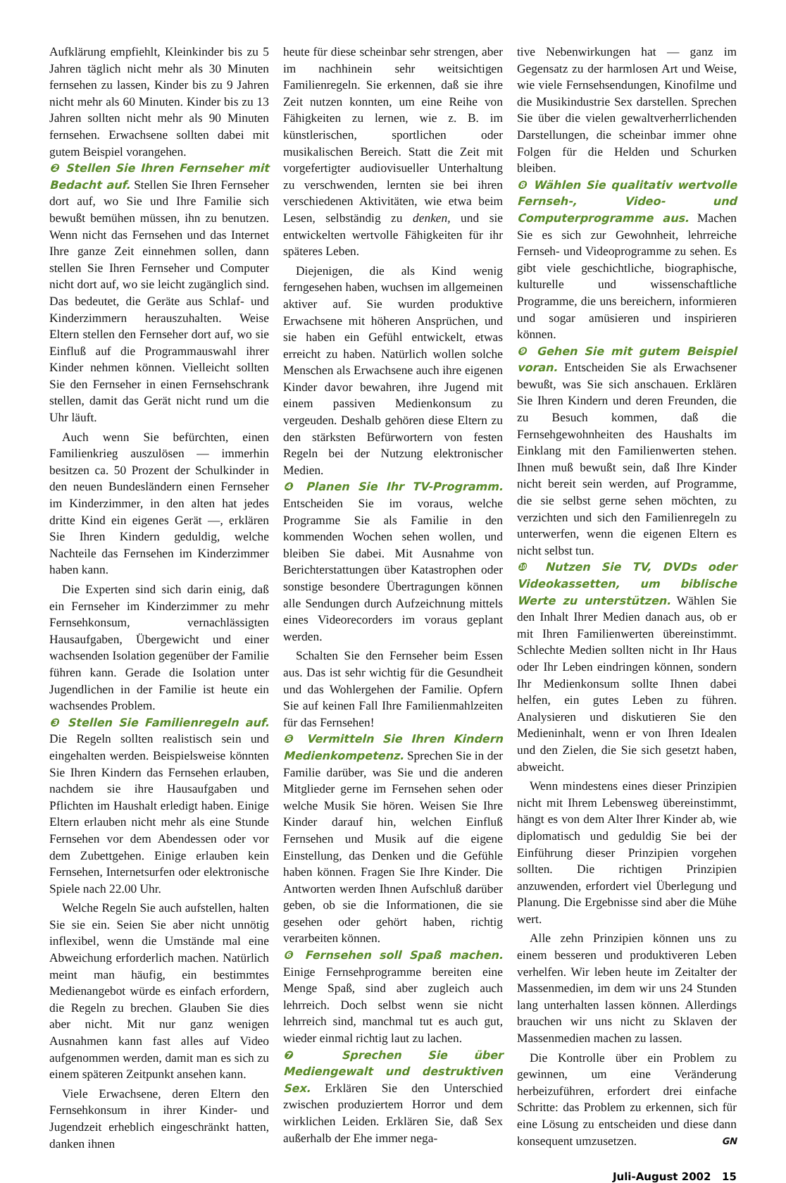Aufklärung empfiehlt, Kleinkinder bis zu 5 Jahren täglich nicht mehr als 30 Minuten fernsehen zu lassen, Kinder bis zu 9 Jahren nicht mehr als 60 Minuten. Kinder bis zu 13 Jahren sollten nicht mehr als 90 Minuten fernsehen. Erwachsene sollten dabei mit gutem Beispiel vorangehen.
❷ Stellen Sie Ihren Fernseher mit Bedacht auf. Stellen Sie Ihren Fernseher dort auf, wo Sie und Ihre Familie sich bewußt bemühen müssen, ihn zu benutzen. Wenn nicht das Fernsehen und das Internet Ihre ganze Zeit einnehmen sollen, dann stellen Sie Ihren Fernseher und Computer nicht dort auf, wo sie leicht zugänglich sind. Das bedeutet, die Geräte aus Schlaf- und Kinderzimmern herauszuhalten. Weise Eltern stellen den Fernseher dort auf, wo sie Einfluß auf die Programmauswahl ihrer Kinder nehmen können. Vielleicht sollten Sie den Fernseher in einen Fernsehschrank stellen, damit das Gerät nicht rund um die Uhr läuft.
Auch wenn Sie befürchten, einen Familienkrieg auszulösen — immerhin besitzen ca. 50 Prozent der Schulkinder in den neuen Bundesländern einen Fernseher im Kinderzimmer, in den alten hat jedes dritte Kind ein eigenes Gerät —, erklären Sie Ihren Kindern geduldig, welche Nachteile das Fernsehen im Kinderzimmer haben kann.
Die Experten sind sich darin einig, daß ein Fernseher im Kinderzimmer zu mehr Fernsehkonsum, vernachlässigten Hausaufgaben, Übergewicht und einer wachsenden Isolation gegenüber der Familie führen kann. Gerade die Isolation unter Jugendlichen in der Familie ist heute ein wachsendes Problem.
❸ Stellen Sie Familienregeln auf. Die Regeln sollten realistisch sein und eingehalten werden. Beispielsweise könnten Sie Ihren Kindern das Fernsehen erlauben, nachdem sie ihre Hausaufgaben und Pflichten im Haushalt erledigt haben. Einige Eltern erlauben nicht mehr als eine Stunde Fernsehen vor dem Abendessen oder vor dem Zubettgehen. Einige erlauben kein Fernsehen, Internetsurfen oder elektronische Spiele nach 22.00 Uhr.
Welche Regeln Sie auch aufstellen, halten Sie sie ein. Seien Sie aber nicht unnötig inflexibel, wenn die Umstände mal eine Abweichung erforderlich machen. Natürlich meint man häufig, ein bestimmtes Medienangebot würde es einfach erfordern, die Regeln zu brechen. Glauben Sie dies aber nicht. Mit nur ganz wenigen Ausnahmen kann fast alles auf Video aufgenommen werden, damit man es sich zu einem späteren Zeitpunkt ansehen kann.
Viele Erwachsene, deren Eltern den Fernsehkonsum in ihrer Kinder- und Jugendzeit erheblich eingeschränkt hatten, danken ihnen
heute für diese scheinbar sehr strengen, aber im nachhinein sehr weitsichtigen Familienregeln. Sie erkennen, daß sie ihre Zeit nutzen konnten, um eine Reihe von Fähigkeiten zu lernen, wie z. B. im künstlerischen, sportlichen oder musikalischen Bereich. Statt die Zeit mit vorgefertigter audiovisueller Unterhaltung zu verschwenden, lernten sie bei ihren verschiedenen Aktivitäten, wie etwa beim Lesen, selbständig zu denken, und sie entwickelten wertvolle Fähigkeiten für ihr späteres Leben.
Diejenigen, die als Kind wenig ferngesehen haben, wuchsen im allgemeinen aktiver auf. Sie wurden produktive Erwachsene mit höheren Ansprüchen, und sie haben ein Gefühl entwickelt, etwas erreicht zu haben. Natürlich wollen solche Menschen als Erwachsene auch ihre eigenen Kinder davor bewahren, ihre Jugend mit einem passiven Medienkonsum zu vergeuden. Deshalb gehören diese Eltern zu den stärksten Befürwortern von festen Regeln bei der Nutzung elektronischer Medien.
❹ Planen Sie Ihr TV-Programm. Entscheiden Sie im voraus, welche Programme Sie als Familie in den kommenden Wochen sehen wollen, und bleiben Sie dabei. Mit Ausnahme von Berichterstattungen über Katastrophen oder sonstige besondere Übertragungen können alle Sendungen durch Aufzeichnung mittels eines Videorecorders im voraus geplant werden.
Schalten Sie den Fernseher beim Essen aus. Das ist sehr wichtig für die Gesundheit und das Wohlergehen der Familie. Opfern Sie auf keinen Fall Ihre Familienmahlzeiten für das Fernsehen!
❺ Vermitteln Sie Ihren Kindern Medienkompetenz. Sprechen Sie in der Familie darüber, was Sie und die anderen Mitglieder gerne im Fernsehen sehen oder welche Musik Sie hören. Weisen Sie Ihre Kinder darauf hin, welchen Einfluß Fernsehen und Musik auf die eigene Einstellung, das Denken und die Gefühle haben können. Fragen Sie Ihre Kinder. Die Antworten werden Ihnen Aufschluß darüber geben, ob sie die Informationen, die sie gesehen oder gehört haben, richtig verarbeiten können.
❻ Fernsehen soll Spaß machen. Einige Fernsehprogramme bereiten eine Menge Spaß, sind aber zugleich auch lehrreich. Doch selbst wenn sie nicht lehrreich sind, manchmal tut es auch gut, wieder einmal richtig laut zu lachen.
❼ Sprechen Sie über Mediengewalt und destruktiven Sex. Erklären Sie den Unterschied zwischen produziertem Horror und dem wirklichen Leiden. Erklären Sie, daß Sex außerhalb der Ehe immer nega-
tive Nebenwirkungen hat — ganz im Gegensatz zu der harmlosen Art und Weise, wie viele Fernsehsendungen, Kinofilme und die Musikindustrie Sex darstellen. Sprechen Sie über die vielen gewaltverherrlichenden Darstellungen, die scheinbar immer ohne Folgen für die Helden und Schurken bleiben.
❽ Wählen Sie qualitativ wertvolle Fernseh-, Video- und Computerprogramme aus. Machen Sie es sich zur Gewohnheit, lehrreiche Fernseh- und Videoprogramme zu sehen. Es gibt viele geschichtliche, biographische, kulturelle und wissenschaftliche Programme, die uns bereichern, informieren und sogar amüsieren und inspirieren können.
❾ Gehen Sie mit gutem Beispiel voran. Entscheiden Sie als Erwachsener bewußt, was Sie sich anschauen. Erklären Sie Ihren Kindern und deren Freunden, die zu Besuch kommen, daß die Fernsehgewohnheiten des Haushalts im Einklang mit den Familienwerten stehen. Ihnen muß bewußt sein, daß Ihre Kinder nicht bereit sein werden, auf Programme, die sie selbst gerne sehen möchten, zu verzichten und sich den Familienregeln zu unterwerfen, wenn die eigenen Eltern es nicht selbst tun.
❿ Nutzen Sie TV, DVDs oder Videokassetten, um biblische Werte zu unterstützen. Wählen Sie den Inhalt Ihrer Medien danach aus, ob er mit Ihren Familienwerten übereinstimmt. Schlechte Medien sollten nicht in Ihr Haus oder Ihr Leben eindringen können, sondern Ihr Medienkonsum sollte Ihnen dabei helfen, ein gutes Leben zu führen. Analysieren und diskutieren Sie den Medieninhalt, wenn er von Ihren Idealen und den Zielen, die Sie sich gesetzt haben, abweicht.
Wenn mindestens eines dieser Prinzipien nicht mit Ihrem Lebensweg übereinstimmt, hängt es von dem Alter Ihrer Kinder ab, wie diplomatisch und geduldig Sie bei der Einführung dieser Prinzipien vorgehen sollten. Die richtigen Prinzipien anzuwenden, erfordert viel Überlegung und Planung. Die Ergebnisse sind aber die Mühe wert.
Alle zehn Prinzipien können uns zu einem besseren und produktiveren Leben verhelfen. Wir leben heute im Zeitalter der Massenmedien, im dem wir uns 24 Stunden lang unterhalten lassen können. Allerdings brauchen wir uns nicht zu Sklaven der Massenmedien machen zu lassen.
Die Kontrolle über ein Problem zu gewinnen, um eine Veränderung herbeizuführen, erfordert drei einfache Schritte: das Problem zu erkennen, sich für eine Lösung zu entscheiden und diese dann konsequent umzusetzen. GN
Juli-August 2002 15